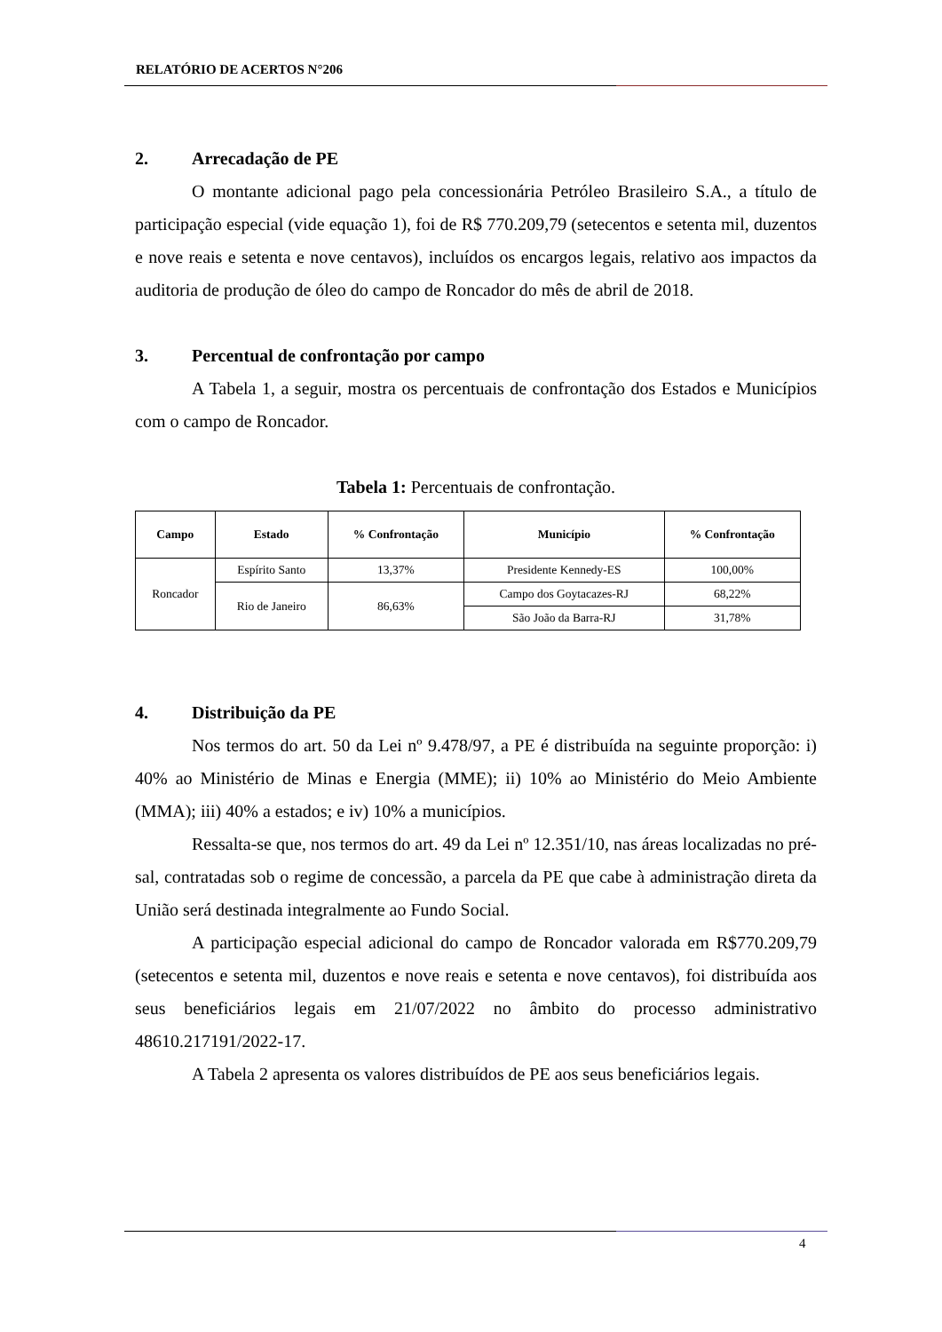RELATÓRIO DE ACERTOS N°206
2. Arrecadação de PE
O montante adicional pago pela concessionária Petróleo Brasileiro S.A., a título de participação especial (vide equação 1), foi de R$ 770.209,79 (setecentos e setenta mil, duzentos e nove reais e setenta e nove centavos), incluídos os encargos legais, relativo aos impactos da auditoria de produção de óleo do campo de Roncador do mês de abril de 2018.
3. Percentual de confrontação por campo
A Tabela 1, a seguir, mostra os percentuais de confrontação dos Estados e Municípios com o campo de Roncador.
Tabela 1: Percentuais de confrontação.
| Campo | Estado | % Confrontação | Município | % Confrontação |
| --- | --- | --- | --- | --- |
| Roncador | Espírito Santo | 13,37% | Presidente Kennedy-ES | 100,00% |
| | Rio de Janeiro | 86,63% | Campo dos Goytacazes-RJ | 68,22% |
| | | | São João da Barra-RJ | 31,78% |
4. Distribuição da PE
Nos termos do art. 50 da Lei nº 9.478/97, a PE é distribuída na seguinte proporção: i) 40% ao Ministério de Minas e Energia (MME); ii) 10% ao Ministério do Meio Ambiente (MMA); iii) 40% a estados; e iv) 10% a municípios.
Ressalta-se que, nos termos do art. 49 da Lei nº 12.351/10, nas áreas localizadas no pré-sal, contratadas sob o regime de concessão, a parcela da PE que cabe à administração direta da União será destinada integralmente ao Fundo Social.
A participação especial adicional do campo de Roncador valorada em R$770.209,79 (setecentos e setenta mil, duzentos e nove reais e setenta e nove centavos), foi distribuída aos seus beneficiários legais em 21/07/2022 no âmbito do processo administrativo 48610.217191/2022-17.
A Tabela 2 apresenta os valores distribuídos de PE aos seus beneficiários legais.
4